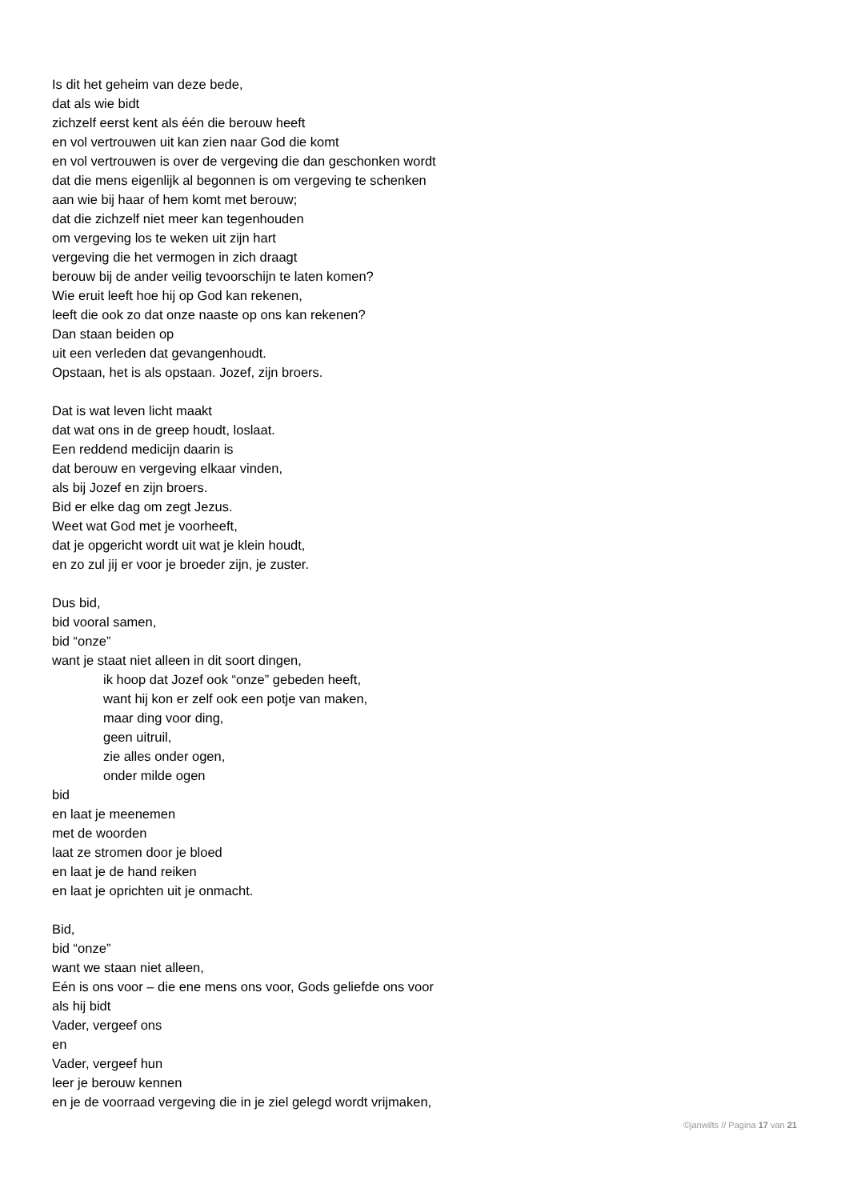Is dit het geheim van deze bede,
dat als wie bidt
zichzelf eerst kent als één die berouw heeft
en vol vertrouwen uit kan zien naar God die komt
en vol vertrouwen is over de vergeving die dan geschonken wordt
dat die mens eigenlijk al begonnen is om vergeving te schenken
aan wie bij haar of hem komt met berouw;
dat die zichzelf niet meer kan tegenhouden
om vergeving los te weken uit zijn hart
vergeving die het vermogen in zich draagt
berouw bij de ander veilig tevoorschijn te laten komen?
Wie eruit leeft hoe hij op God kan rekenen,
leeft die ook zo dat onze naaste op ons kan rekenen?
Dan staan beiden op
uit een verleden dat gevangenhoudt.
Opstaan, het is als opstaan. Jozef, zijn broers.
Dat is wat leven licht maakt
dat wat ons in de greep houdt, loslaat.
Een reddend medicijn daarin is
dat berouw en vergeving elkaar vinden,
als bij Jozef en zijn broers.
Bid er elke dag om zegt Jezus.
Weet wat God met je voorheeft,
dat je opgericht wordt uit wat je klein houdt,
en zo zul jij er voor je broeder zijn, je zuster.
Dus bid,
bid vooral samen,
bid “onze”
want je staat niet alleen in dit soort dingen,
ik hoop dat Jozef ook “onze” gebeden heeft,
want hij kon er zelf ook een potje van maken,
maar ding voor ding,
geen uitruil,
zie alles onder ogen,
onder milde ogen
bid
en laat je meenemen
met de woorden
laat ze stromen door je bloed
en laat je de hand reiken
en laat je oprichten uit je onmacht.
Bid,
bid “onze”
want we staan niet alleen,
Eén is ons voor – die ene mens ons voor, Gods geliefde ons voor
als hij bidt
Vader, vergeef ons
en
Vader, vergeef hun
leer je berouw kennen
en je de voorraad vergeving die in je ziel gelegd wordt vrijmaken,
©janwilts // Pagina 17 van 21